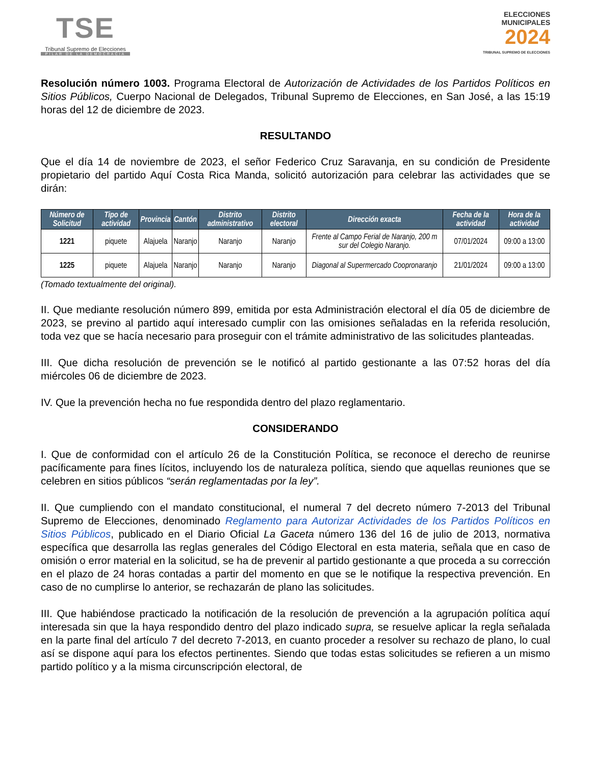TSE
Tribunal Supremo de Elecciones
PILAR DE LA DEMOCRACIA
ELECCIONES
MUNICIPALES
2024
TRIBUNAL SUPREMO DE ELECCIONES
Resolución número 1003. Programa Electoral de Autorización de Actividades de los Partidos Políticos en Sitios Públicos, Cuerpo Nacional de Delegados, Tribunal Supremo de Elecciones, en San José, a las 15:19 horas del 12 de diciembre de 2023.
RESULTANDO
Que el día 14 de noviembre de 2023, el señor Federico Cruz Saravanja, en su condición de Presidente propietario del partido Aquí Costa Rica Manda, solicitó autorización para celebrar las actividades que se dirán:
| Número de Solicitud | Tipo de actividad | Provincia | Cantón | Distrito administrativo | Distrito electoral | Dirección exacta | Fecha de la actividad | Hora de la actividad |
| --- | --- | --- | --- | --- | --- | --- | --- | --- |
| 1221 | piquete | Alajuela | Naranjo | Naranjo | Naranjo | Frente al Campo Ferial de Naranjo, 200 m sur del Colegio Naranjo. | 07/01/2024 | 09:00 a 13:00 |
| 1225 | piquete | Alajuela | Naranjo | Naranjo | Naranjo | Diagonal al Supermercado Coopronaranjo | 21/01/2024 | 09:00 a 13:00 |
(Tomado textualmente del original).
II. Que mediante resolución número 899, emitida por esta Administración electoral el día 05 de diciembre de 2023, se previno al partido aquí interesado cumplir con las omisiones señaladas en la referida resolución, toda vez que se hacía necesario para proseguir con el trámite administrativo de las solicitudes planteadas.
III. Que dicha resolución de prevención se le notificó al partido gestionante a las 07:52 horas del día miércoles 06 de diciembre de 2023.
IV. Que la prevención hecha no fue respondida dentro del plazo reglamentario.
CONSIDERANDO
I. Que de conformidad con el artículo 26 de la Constitución Política, se reconoce el derecho de reunirse pacíficamente para fines lícitos, incluyendo los de naturaleza política, siendo que aquellas reuniones que se celebren en sitios públicos “serán reglamentadas por la ley”.
II. Que cumpliendo con el mandato constitucional, el numeral 7 del decreto número 7-2013 del Tribunal Supremo de Elecciones, denominado Reglamento para Autorizar Actividades de los Partidos Políticos en Sitios Públicos, publicado en el Diario Oficial La Gaceta número 136 del 16 de julio de 2013, normativa específica que desarrolla las reglas generales del Código Electoral en esta materia, señala que en caso de omisión o error material en la solicitud, se ha de prevenir al partido gestionante a que proceda a su corrección en el plazo de 24 horas contadas a partir del momento en que se le notifique la respectiva prevención. En caso de no cumplirse lo anterior, se rechazarán de plano las solicitudes.
III. Que habiéndose practicado la notificación de la resolución de prevención a la agrupación política aquí interesada sin que la haya respondido dentro del plazo indicado supra, se resuelve aplicar la regla señalada en la parte final del artículo 7 del decreto 7-2013, en cuanto proceder a resolver su rechazo de plano, lo cual así se dispone aquí para los efectos pertinentes. Siendo que todas estas solicitudes se refieren a un mismo partido político y a la misma circunscripción electoral, de